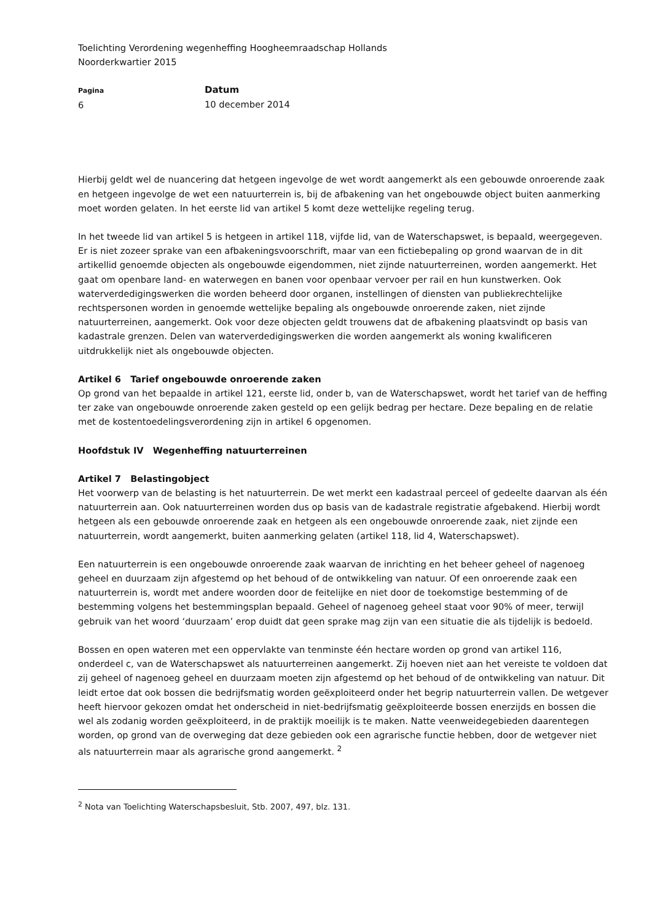Toelichting Verordening wegenheffing Hoogheemraadschap Hollands
Noorderkwartier 2015
Pagina
6
Datum
10 december 2014
Hierbij geldt wel de nuancering dat hetgeen ingevolge de wet wordt aangemerkt als een gebouwde onroerende zaak en hetgeen ingevolge de wet een natuurterrein is, bij de afbakening van het ongebouwde object buiten aanmerking moet worden gelaten. In het eerste lid van artikel 5 komt deze wettelijke regeling terug.
In het tweede lid van artikel 5 is hetgeen in artikel 118, vijfde lid, van de Waterschapswet, is bepaald, weergegeven. Er is niet zozeer sprake van een afbakeningsvoorschrift, maar van een fictiebepaling op grond waarvan de in dit artikellid genoemde objecten als ongebouwde eigendommen, niet zijnde natuurterreinen, worden aangemerkt. Het gaat om openbare land- en waterwegen en banen voor openbaar vervoer per rail en hun kunstwerken. Ook waterverdedigingswerken die worden beheerd door organen, instellingen of diensten van publiekrechtelijke rechtspersonen worden in genoemde wettelijke bepaling als ongebouwde onroerende zaken, niet zijnde natuurterreinen, aangemerkt. Ook voor deze objecten geldt trouwens dat de afbakening plaatsvindt op basis van kadastrale grenzen. Delen van waterverdedigingswerken die worden aangemerkt als woning kwalificeren uitdrukkelijk niet als ongebouwde objecten.
Artikel 6 Tarief ongebouwde onroerende zaken
Op grond van het bepaalde in artikel 121, eerste lid, onder b, van de Waterschapswet, wordt het tarief van de heffing ter zake van ongebouwde onroerende zaken gesteld op een gelijk bedrag per hectare. Deze bepaling en de relatie met de kostentoedelingsverordening zijn in artikel 6 opgenomen.
Hoofdstuk IV Wegenheffing natuurterreinen
Artikel 7 Belastingobject
Het voorwerp van de belasting is het natuurterrein. De wet merkt een kadastraal perceel of gedeelte daarvan als één natuurterrein aan. Ook natuurterreinen worden dus op basis van de kadastrale registratie afgebakend. Hierbij wordt hetgeen als een gebouwde onroerende zaak en hetgeen als een ongebouwde onroerende zaak, niet zijnde een natuurterrein, wordt aangemerkt, buiten aanmerking gelaten (artikel 118, lid 4, Waterschapswet).
Een natuurterrein is een ongebouwde onroerende zaak waarvan de inrichting en het beheer geheel of nagenoeg geheel en duurzaam zijn afgestemd op het behoud of de ontwikkeling van natuur. Of een onroerende zaak een natuurterrein is, wordt met andere woorden door de feitelijke en niet door de toekomstige bestemming of de bestemming volgens het bestemmingsplan bepaald. Geheel of nagenoeg geheel staat voor 90% of meer, terwijl gebruik van het woord ‘duurzaam’ erop duidt dat geen sprake mag zijn van een situatie die als tijdelijk is bedoeld.
Bossen en open wateren met een oppervlakte van tenminste één hectare worden op grond van artikel 116, onderdeel c, van de Waterschapswet als natuurterreinen aangemerkt. Zij hoeven niet aan het vereiste te voldoen dat zij geheel of nagenoeg geheel en duurzaam moeten zijn afgestemd op het behoud of de ontwikkeling van natuur. Dit leidt ertoe dat ook bossen die bedrijfsmatig worden geëxploiteerd onder het begrip natuurterrein vallen. De wetgever heeft hiervoor gekozen omdat het onderscheid in niet-bedrijfsmatig geëxploiteerde bossen enerzijds en bossen die wel als zodanig worden geëxploiteerd, in de praktijk moeilijk is te maken. Natte veenweidegebieden daarentegen worden, op grond van de overweging dat deze gebieden ook een agrarische functie hebben, door de wetgever niet als natuurterrein maar als agrarische grond aangemerkt. <sup>2</sup>
<sup>2</sup> Nota van Toelichting Waterschapsbesluit, Stb. 2007, 497, blz. 131.